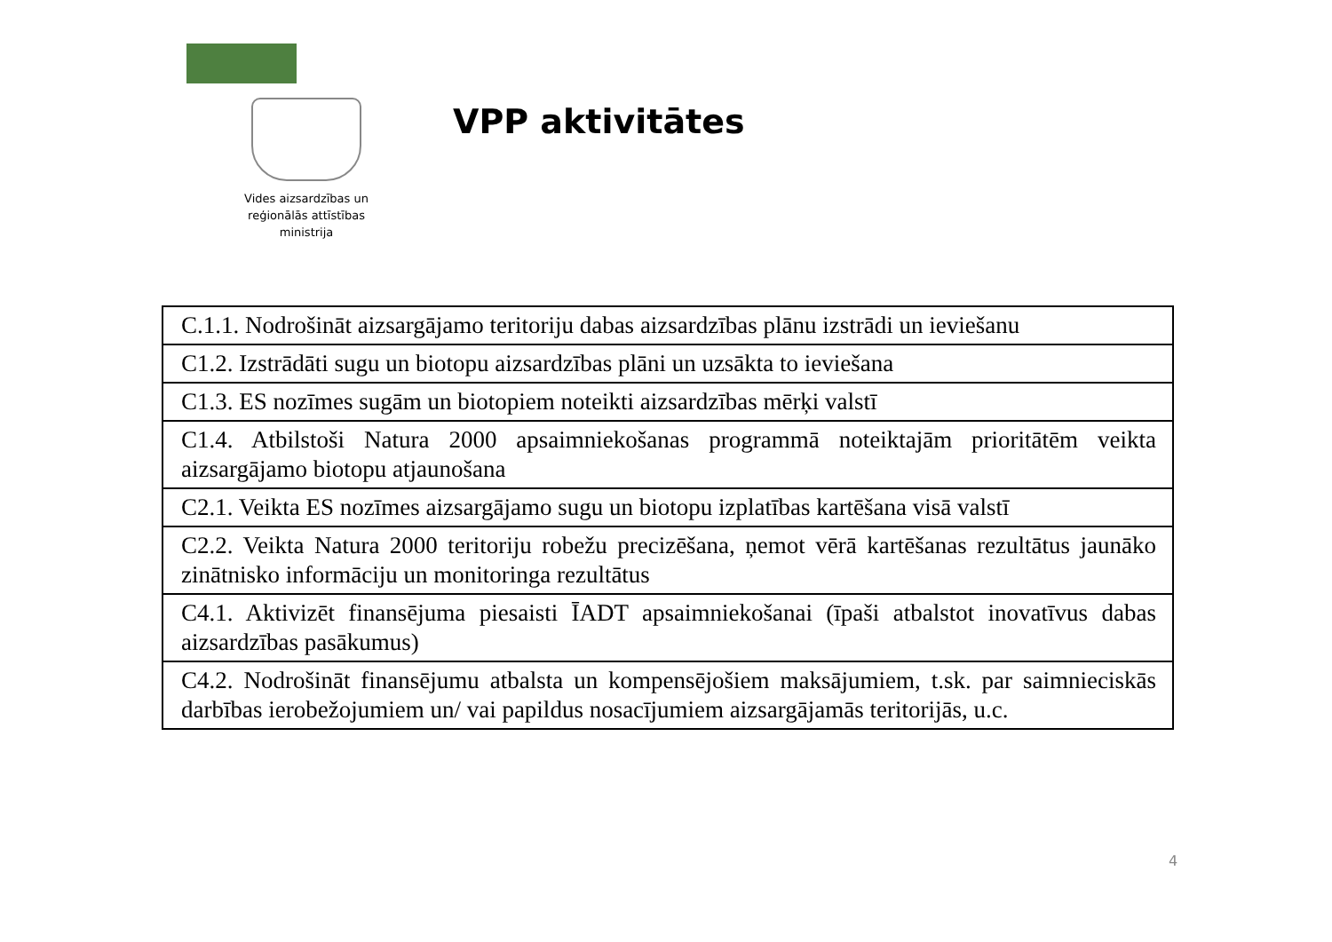Vides aizsardzības un
reģionālās attīstības
ministrija
VPP aktivitātes
| C.1.1. Nodrošināt aizsargājamo teritoriju dabas aizsardzības plānu izstrādi un ieviešanu |
| C1.2. Izstrādāti sugu un biotopu aizsardzības plāni un uzsākta to ieviešana |
| C1.3. ES nozīmes sugām un biotopiem noteikti aizsardzības mērķi valstī |
| C1.4. Atbilstoši Natura 2000 apsaimniekošanas programmā noteiktajām prioritātēm veikta aizsargājamo biotopu atjaunošana |
| C2.1. Veikta ES nozīmes aizsargājamo sugu un biotopu izplatības kartēšana visā valstī |
| C2.2. Veikta Natura 2000 teritoriju robežu precizēšana, ņemot vērā kartēšanas rezultātus jaunāko zinātnisko informāciju un monitoringa rezultātus |
| C4.1. Aktivizēt finansējuma piesaisti ĪADT apsaimniekošanai (īpaši atbalstot inovatīvus dabas aizsardzības pasākumus) |
| C4.2. Nodrošināt finansējumu atbalsta un kompensējošiem maksājumiem, t.sk. par saimnieciskās darbības ierobežojumiem un/ vai papildus nosacījumiem aizsargājamās teritorijās, u.c. |
4